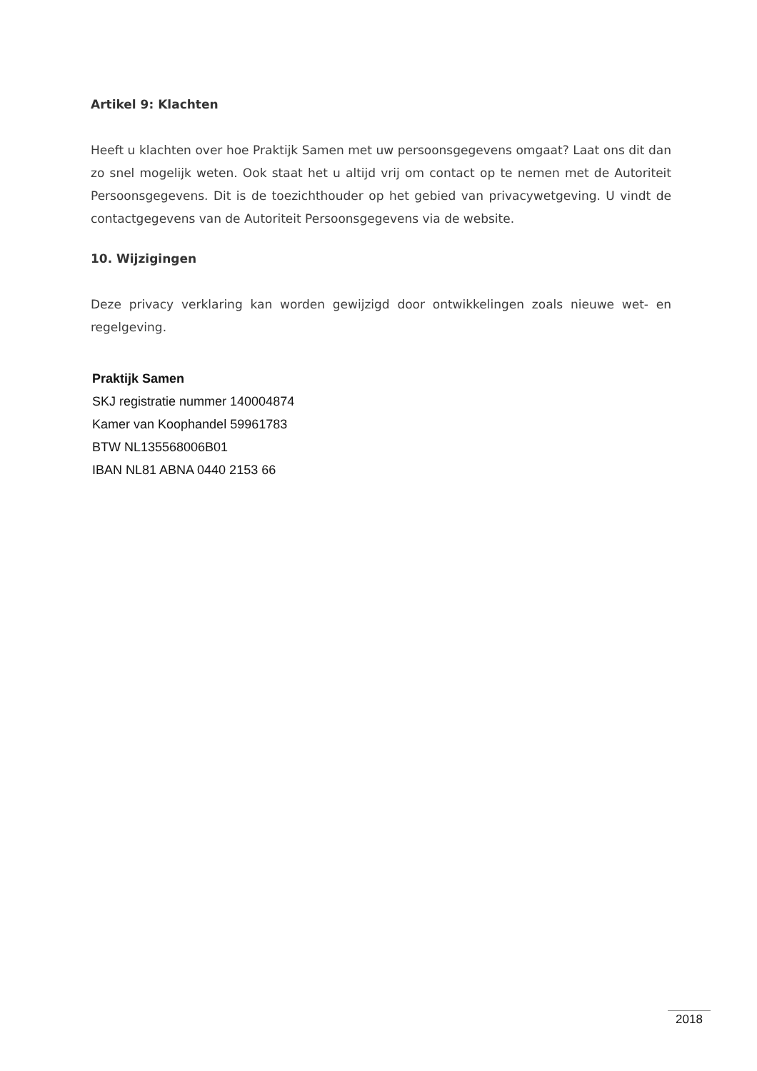Artikel 9: Klachten
Heeft u klachten over hoe Praktijk Samen met uw persoonsgegevens omgaat? Laat ons dit dan zo snel mogelijk weten. Ook staat het u altijd vrij om contact op te nemen met de Autoriteit Persoonsgegevens. Dit is de toezichthouder op het gebied van privacywetgeving. U vindt de contactgegevens van de Autoriteit Persoonsgegevens via de website.
10. Wijzigingen
Deze privacy verklaring kan worden gewijzigd door ontwikkelingen zoals nieuwe wet- en regelgeving.
Praktijk Samen
SKJ registratie nummer 140004874
Kamer van Koophandel 59961783
BTW NL135568006B01
IBAN NL81 ABNA 0440 2153 66
2018